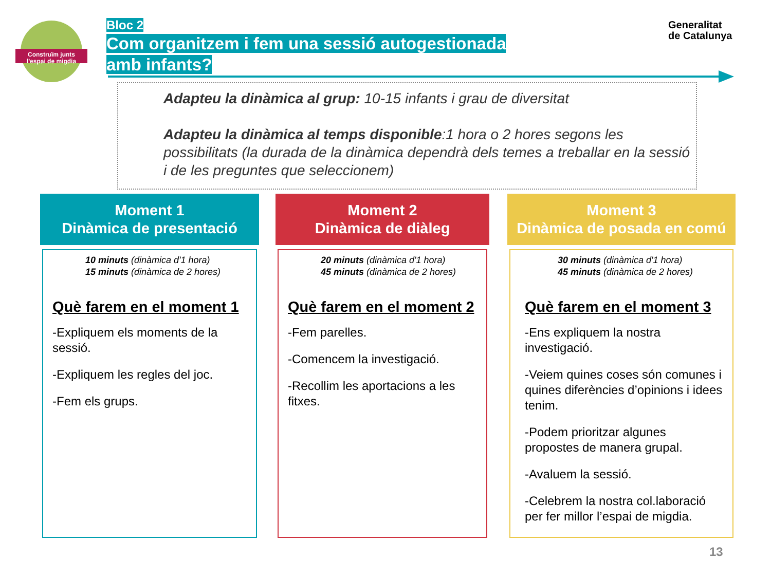Construïm junts
l'espai de migdia
Bloc 2
Com organitzem i fem una sessió autogestionada
amb infants?
Generalitat
de Catalunya
Adapteu la dinàmica al grup: 10-15 infants i grau de diversitat
Adapteu la dinàmica al temps disponible:1 hora o 2 hores segons les possibilitats (la durada de la dinàmica dependrà dels temes a treballar en la sessió i de les preguntes que seleccionem)
Moment 1
Dinàmica de presentació
10 minuts (dinàmica d'1 hora)
15 minuts (dinàmica de 2 hores)
Què farem en el moment 1
-Expliquem els moments de la sessió.
-Expliquem les regles del joc.
-Fem els grups.
Moment 2
Dinàmica de diàleg
20 minuts (dinàmica d'1 hora)
45 minuts (dinàmica de 2 hores)
Què farem en el moment 2
-Fem parelles.
-Comencem la investigació.
-Recollim les aportacions a les fitxes.
Moment 3
Dinàmica de posada en comú
30 minuts (dinàmica d'1 hora)
45 minuts (dinàmica de 2 hores)
Què farem en el moment 3
-Ens expliquem la nostra investigació.
-Veiem quines coses són comunes i quines diferències d’opinions i idees tenim.
-Podem prioritzar algunes propostes de manera grupal.
-Avaluem la sessió.
-Celebrem la nostra col.laboració per fer millor l’espai de migdia.
13